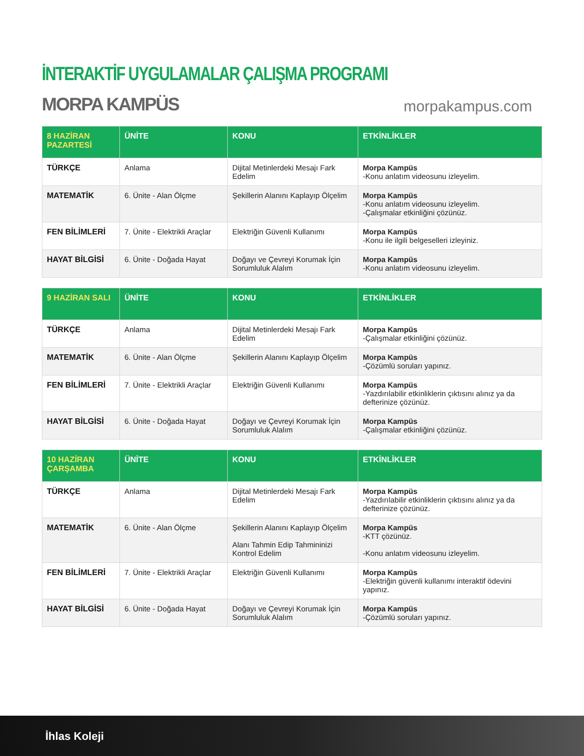İNTERAKTİF UYGULAMALAR ÇALIŞMA PROGRAMI
MORPA KAMPÜS
morpakampus.com
| 8 HAZİRAN PAZARTESİ | ÜNİTE | KONU | ETKİNLİKLER |
| --- | --- | --- | --- |
| TÜRKÇE | Anlama | Dijital Metinlerdeki Mesajı Fark Edelim | Morpa Kampüs -Konu anlatım videosunu izleyelim. |
| MATEMATİK | 6. Ünite - Alan Ölçme | Şekillerin Alanını Kaplayıp Ölçelim | Morpa Kampüs -Konu anlatım videosunu izleyelim. -Çalışmalar etkinliğini çözünüz. |
| FEN BİLİMLERİ | 7. Ünite - Elektrikli Araçlar | Elektriğin Güvenli Kullanımı | Morpa Kampüs -Konu ile ilgili belgeselleri izleyiniz. |
| HAYAT BİLGİSİ | 6. Ünite - Doğada Hayat | Doğayı ve Çevreyi Korumak İçin Sorumluluk Alalım | Morpa Kampüs -Konu anlatım videosunu izleyelim. |
| 9 HAZİRAN SALI | ÜNİTE | KONU | ETKİNLİKLER |
| --- | --- | --- | --- |
| TÜRKÇE | Anlama | Dijital Metinlerdeki Mesajı Fark Edelim | Morpa Kampüs -Çalışmalar etkinliğini çözünüz. |
| MATEMATİK | 6. Ünite - Alan Ölçme | Şekillerin Alanını Kaplayıp Ölçelim | Morpa Kampüs -Çözümlü soruları yapınız. |
| FEN BİLİMLERİ | 7. Ünite - Elektrikli Araçlar | Elektriğin Güvenli Kullanımı | Morpa Kampüs -Yazdırılabilir etkinliklerin çıktısını alınız ya da defterinize çözünüz. |
| HAYAT BİLGİSİ | 6. Ünite - Doğada Hayat | Doğayı ve Çevreyi Korumak İçin Sorumluluk Alalım | Morpa Kampüs -Çalışmalar etkinliğini çözünüz. |
| 10 HAZİRAN ÇARŞAMBA | ÜNİTE | KONU | ETKİNLİKLER |
| --- | --- | --- | --- |
| TÜRKÇE | Anlama | Dijital Metinlerdeki Mesajı Fark Edelim | Morpa Kampüs -Yazdırılabilir etkinliklerin çıktısını alınız ya da defterinize çözünüz. |
| MATEMATİK | 6. Ünite - Alan Ölçme | Şekillerin Alanını Kaplayıp Ölçelim Alanı Tahmin Edip Tahmininizi Kontrol Edelim | Morpa Kampüs -KTT çözünüz. -Konu anlatım videosunu izleyelim. |
| FEN BİLİMLERİ | 7. Ünite - Elektrikli Araçlar | Elektriğin Güvenli Kullanımı | Morpa Kampüs -Elektriğin güvenli kullanımı interaktif ödevini yapınız. |
| HAYAT BİLGİSİ | 6. Ünite - Doğada Hayat | Doğayı ve Çevreyi Korumak İçin Sorumluluk Alalım | Morpa Kampüs -Çözümlü soruları yapınız. |
İhlas Koleji